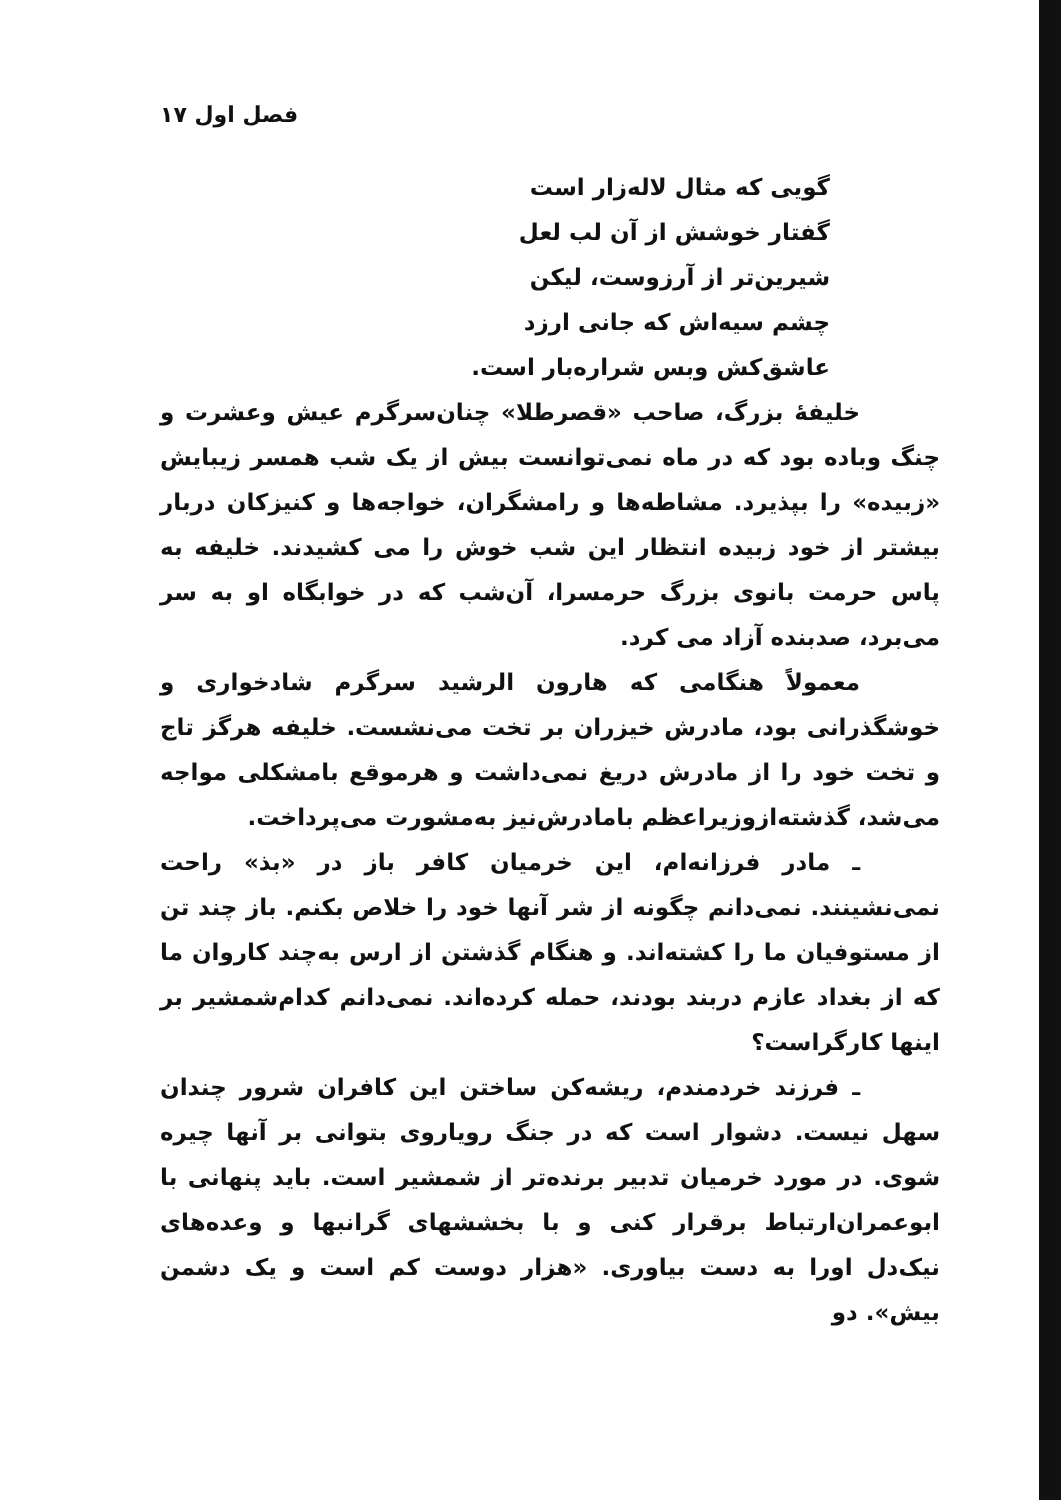فصل اول ۱۷
گویی که مثال لاله‌زار است
گفتار خوشش از آن لب لعل
شیرین‌تر از آرزوست، لیکن
چشم سیه‌اش که جانی ارزد
عاشق‌کش وبس شراره‌بار است.
خلیفهٔ بزرگ، صاحب «قصرطلا» چنان‌سرگرم عیش وعشرت و چنگ وباده بود که در ماه نمی‌توانست بیش از یک شب همسر زیبایش «زبیده» را بپذیرد. مشاطه‌ها و رامشگران، خواجه‌ها و کنیزکان دربار بیشتر از خود زبیده انتظار این شب خوش را می کشیدند. خلیفه به پاس حرمت بانوی بزرگ حرمسرا، آن‌شب که در خوابگاه او به سر می‌برد، صدبنده آزاد می کرد.
معمولاً هنگامی که هارون الرشید سرگرم شادخواری و خوشگذرانی بود، مادرش خیزران بر تخت می‌نشست. خلیفه هرگز تاج و تخت خود را از مادرش دریغ نمی‌داشت و هرموقع بامشکلی مواجه می‌شد، گذشته‌ازوزیراعظم بامادرش‌نیز به‌مشورت می‌پرداخت.
ـ مادر فرزانه‌ام، این خرمیان کافر باز در «بذ» راحت نمی‌نشینند. نمی‌دانم چگونه از شر آنها خود را خلاص بکنم. باز چند تن از مستوفیان ما را کشته‌اند. و هنگام گذشتن از ارس به‌چند کاروان ما که از بغداد عازم دربند بودند، حمله کرده‌اند. نمی‌دانم کدام‌شمشیر بر اینها کارگراست؟
ـ فرزند خردمندم، ریشه‌کن ساختن این کافران شرور چندان سهل نیست. دشوار است که در جنگ رویاروی بتوانی بر آنها چیره شوی. در مورد خرمیان تدبیر برنده‌تر از شمشیر است. باید پنهانی با ابوعمران‌ارتباط برقرار کنی و با بخششهای گرانبها و وعده‌های نیک‌دل اورا به دست بیاوری. «هزار دوست کم است و یک دشمن بیش». دو